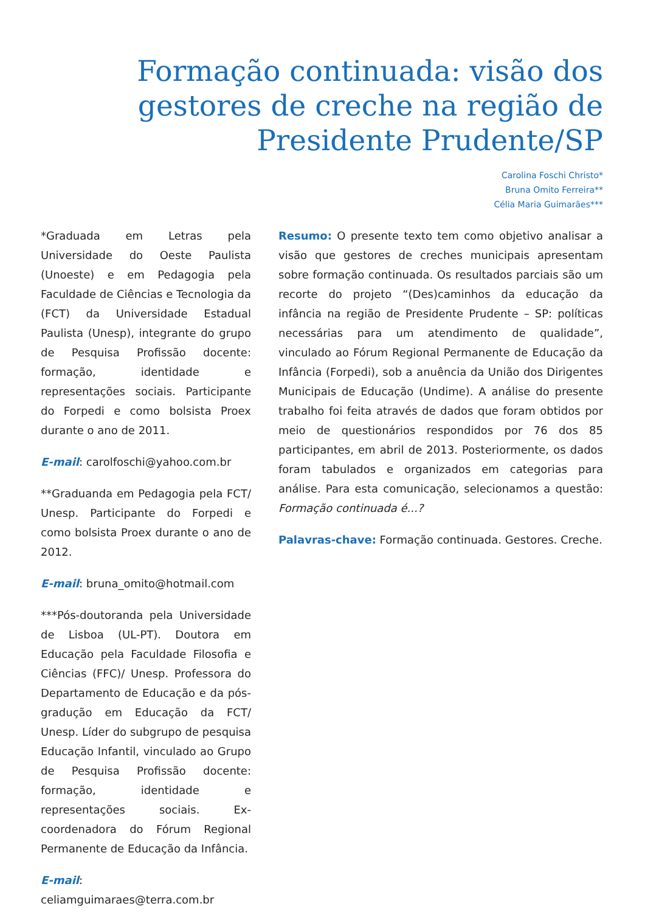Formação continuada: visão dos gestores de creche na região de Presidente Prudente/SP
Carolina Foschi Christo*
Bruna Omito Ferreira**
Célia Maria Guimarães***
*Graduada em Letras pela Universidade do Oeste Paulista (Unoeste) e em Pedagogia pela Faculdade de Ciências e Tecnologia da (FCT) da Universidade Estadual Paulista (Unesp), integrante do grupo de Pesquisa Profissão docente: formação, identidade e representações sociais. Participante do Forpedi e como bolsista Proex durante o ano de 2011.
E-mail: carolfoschi@yahoo.com.br
**Graduanda em Pedagogia pela FCT/ Unesp. Participante do Forpedi e como bolsista Proex durante o ano de 2012.
E-mail: bruna_omito@hotmail.com
***Pós-doutoranda pela Universidade de Lisboa (UL-PT). Doutora em Educação pela Faculdade Filosofia e Ciências (FFC)/ Unesp. Professora do Departamento de Educação e da pós-gradução em Educação da FCT/ Unesp. Líder do subgrupo de pesquisa Educação Infantil, vinculado ao Grupo de Pesquisa Profissão docente: formação, identidade e representações sociais. Ex-coordenadora do Fórum Regional Permanente de Educação da Infância.
E-mail: celiamguimaraes@terra.com.br
Resumo: O presente texto tem como objetivo analisar a visão que gestores de creches municipais apresentam sobre formação continuada. Os resultados parciais são um recorte do projeto “(Des)caminhos da educação da infância na região de Presidente Prudente – SP: políticas necessárias para um atendimento de qualidade”, vinculado ao Fórum Regional Permanente de Educação da Infância (Forpedi), sob a anuência da União dos Dirigentes Municipais de Educação (Undime). A análise do presente trabalho foi feita através de dados que foram obtidos por meio de questionários respondidos por 76 dos 85 participantes, em abril de 2013. Posteriormente, os dados foram tabulados e organizados em categorias para análise. Para esta comunicação, selecionamos a questão: Formação continuada é...?
Palavras-chave: Formação continuada. Gestores. Creche.